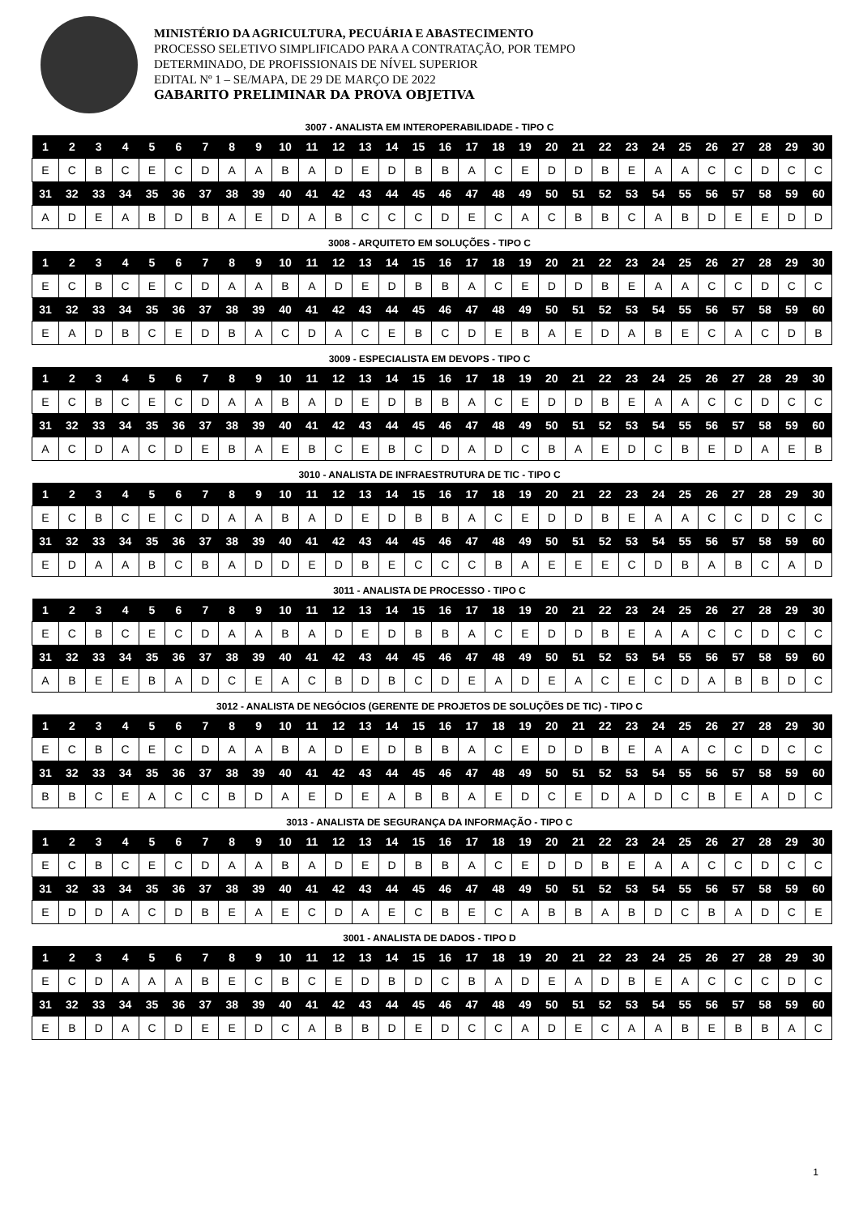MINISTÉRIO DA AGRICULTURA, PECUÁRIA E ABASTECIMENTO
PROCESSO SELETIVO SIMPLIFICADO PARA A CONTRATAÇÃO, POR TEMPO
DETERMINADO, DE PROFISSIONAIS DE NÍVEL SUPERIOR
EDITAL Nº 1 – SE/MAPA, DE 29 DE MARÇO DE 2022
GABARITO PRELIMINAR DA PROVA OBJETIVA
3007 - ANALISTA EM INTEROPERABILIDADE - TIPO C
| 1 | 2 | 3 | 4 | 5 | 6 | 7 | 8 | 9 | 10 | 11 | 12 | 13 | 14 | 15 | 16 | 17 | 18 | 19 | 20 | 21 | 22 | 23 | 24 | 25 | 26 | 27 | 28 | 29 | 30 |
| --- | --- | --- | --- | --- | --- | --- | --- | --- | --- | --- | --- | --- | --- | --- | --- | --- | --- | --- | --- | --- | --- | --- | --- | --- | --- | --- | --- | --- | --- |
| E | C | B | C | E | C | D | A | A | B | A | D | E | D | B | B | A | C | E | D | D | B | E | A | A | C | C | D | C | C |
| 31 | 32 | 33 | 34 | 35 | 36 | 37 | 38 | 39 | 40 | 41 | 42 | 43 | 44 | 45 | 46 | 47 | 48 | 49 | 50 | 51 | 52 | 53 | 54 | 55 | 56 | 57 | 58 | 59 | 60 |
| A | D | E | A | B | D | B | A | E | D | A | B | C | C | C | D | E | C | A | C | B | B | C | A | B | D | E | E | D | D |
3008 - ARQUITETO EM SOLUÇÕES - TIPO C
| 1 | 2 | 3 | 4 | 5 | 6 | 7 | 8 | 9 | 10 | 11 | 12 | 13 | 14 | 15 | 16 | 17 | 18 | 19 | 20 | 21 | 22 | 23 | 24 | 25 | 26 | 27 | 28 | 29 | 30 |
| --- | --- | --- | --- | --- | --- | --- | --- | --- | --- | --- | --- | --- | --- | --- | --- | --- | --- | --- | --- | --- | --- | --- | --- | --- | --- | --- | --- | --- | --- |
| E | C | B | C | E | C | D | A | A | B | A | D | E | D | B | B | A | C | E | D | D | B | E | A | A | C | C | D | C | C |
| 31 | 32 | 33 | 34 | 35 | 36 | 37 | 38 | 39 | 40 | 41 | 42 | 43 | 44 | 45 | 46 | 47 | 48 | 49 | 50 | 51 | 52 | 53 | 54 | 55 | 56 | 57 | 58 | 59 | 60 |
| E | A | D | B | C | E | D | B | A | C | D | A | C | E | B | C | D | E | B | A | E | D | A | B | E | C | A | C | D | B |
3009 - ESPECIALISTA EM DEVOPS - TIPO C
| 1 | 2 | 3 | 4 | 5 | 6 | 7 | 8 | 9 | 10 | 11 | 12 | 13 | 14 | 15 | 16 | 17 | 18 | 19 | 20 | 21 | 22 | 23 | 24 | 25 | 26 | 27 | 28 | 29 | 30 |
| --- | --- | --- | --- | --- | --- | --- | --- | --- | --- | --- | --- | --- | --- | --- | --- | --- | --- | --- | --- | --- | --- | --- | --- | --- | --- | --- | --- | --- | --- |
| E | C | B | C | E | C | D | A | A | B | A | D | E | D | B | B | A | C | E | D | D | B | E | A | A | C | C | D | C | C |
| 31 | 32 | 33 | 34 | 35 | 36 | 37 | 38 | 39 | 40 | 41 | 42 | 43 | 44 | 45 | 46 | 47 | 48 | 49 | 50 | 51 | 52 | 53 | 54 | 55 | 56 | 57 | 58 | 59 | 60 |
| A | C | D | A | C | D | E | B | A | E | B | C | E | B | C | D | A | D | C | B | A | E | D | C | B | E | D | A | E | B |
3010 - ANALISTA DE INFRAESTRUTURA DE TIC - TIPO C
| 1 | 2 | 3 | 4 | 5 | 6 | 7 | 8 | 9 | 10 | 11 | 12 | 13 | 14 | 15 | 16 | 17 | 18 | 19 | 20 | 21 | 22 | 23 | 24 | 25 | 26 | 27 | 28 | 29 | 30 |
| --- | --- | --- | --- | --- | --- | --- | --- | --- | --- | --- | --- | --- | --- | --- | --- | --- | --- | --- | --- | --- | --- | --- | --- | --- | --- | --- | --- | --- | --- |
| E | C | B | C | E | C | D | A | A | B | A | D | E | D | B | B | A | C | E | D | D | B | E | A | A | C | C | D | C | C |
| 31 | 32 | 33 | 34 | 35 | 36 | 37 | 38 | 39 | 40 | 41 | 42 | 43 | 44 | 45 | 46 | 47 | 48 | 49 | 50 | 51 | 52 | 53 | 54 | 55 | 56 | 57 | 58 | 59 | 60 |
| E | D | A | A | B | C | B | A | D | D | E | D | B | E | C | C | C | B | A | E | E | E | C | D | B | A | B | C | A | D |
3011 - ANALISTA DE PROCESSO - TIPO C
| 1 | 2 | 3 | 4 | 5 | 6 | 7 | 8 | 9 | 10 | 11 | 12 | 13 | 14 | 15 | 16 | 17 | 18 | 19 | 20 | 21 | 22 | 23 | 24 | 25 | 26 | 27 | 28 | 29 | 30 |
| --- | --- | --- | --- | --- | --- | --- | --- | --- | --- | --- | --- | --- | --- | --- | --- | --- | --- | --- | --- | --- | --- | --- | --- | --- | --- | --- | --- | --- | --- |
| E | C | B | C | E | C | D | A | A | B | A | D | E | D | B | B | A | C | E | D | D | B | E | A | A | C | C | D | C | C |
| 31 | 32 | 33 | 34 | 35 | 36 | 37 | 38 | 39 | 40 | 41 | 42 | 43 | 44 | 45 | 46 | 47 | 48 | 49 | 50 | 51 | 52 | 53 | 54 | 55 | 56 | 57 | 58 | 59 | 60 |
| A | B | E | E | B | A | D | C | E | A | C | B | D | B | C | D | E | A | D | E | A | C | E | C | D | A | B | B | D | C |
3012 - ANALISTA DE NEGÓCIOS (GERENTE DE PROJETOS DE SOLUÇÕES DE TIC) - TIPO C
| 1 | 2 | 3 | 4 | 5 | 6 | 7 | 8 | 9 | 10 | 11 | 12 | 13 | 14 | 15 | 16 | 17 | 18 | 19 | 20 | 21 | 22 | 23 | 24 | 25 | 26 | 27 | 28 | 29 | 30 |
| --- | --- | --- | --- | --- | --- | --- | --- | --- | --- | --- | --- | --- | --- | --- | --- | --- | --- | --- | --- | --- | --- | --- | --- | --- | --- | --- | --- | --- | --- |
| E | C | B | C | E | C | D | A | A | B | A | D | E | D | B | B | A | C | E | D | D | B | E | A | A | C | C | D | C | C |
| 31 | 32 | 33 | 34 | 35 | 36 | 37 | 38 | 39 | 40 | 41 | 42 | 43 | 44 | 45 | 46 | 47 | 48 | 49 | 50 | 51 | 52 | 53 | 54 | 55 | 56 | 57 | 58 | 59 | 60 |
| B | B | C | E | A | C | C | B | D | A | E | D | E | A | B | B | A | E | D | C | E | D | A | D | C | B | E | A | D | C |
3013 - ANALISTA DE SEGURANÇA DA INFORMAÇÃO - TIPO C
| 1 | 2 | 3 | 4 | 5 | 6 | 7 | 8 | 9 | 10 | 11 | 12 | 13 | 14 | 15 | 16 | 17 | 18 | 19 | 20 | 21 | 22 | 23 | 24 | 25 | 26 | 27 | 28 | 29 | 30 |
| --- | --- | --- | --- | --- | --- | --- | --- | --- | --- | --- | --- | --- | --- | --- | --- | --- | --- | --- | --- | --- | --- | --- | --- | --- | --- | --- | --- | --- | --- |
| E | C | B | C | E | C | D | A | A | B | A | D | E | D | B | B | A | C | E | D | D | B | E | A | A | C | C | D | C | C |
| 31 | 32 | 33 | 34 | 35 | 36 | 37 | 38 | 39 | 40 | 41 | 42 | 43 | 44 | 45 | 46 | 47 | 48 | 49 | 50 | 51 | 52 | 53 | 54 | 55 | 56 | 57 | 58 | 59 | 60 |
| E | D | D | A | C | D | B | E | A | E | C | D | A | E | C | B | E | C | A | B | B | A | B | D | C | B | A | D | C | E |
3001 - ANALISTA DE DADOS - TIPO D
| 1 | 2 | 3 | 4 | 5 | 6 | 7 | 8 | 9 | 10 | 11 | 12 | 13 | 14 | 15 | 16 | 17 | 18 | 19 | 20 | 21 | 22 | 23 | 24 | 25 | 26 | 27 | 28 | 29 | 30 |
| --- | --- | --- | --- | --- | --- | --- | --- | --- | --- | --- | --- | --- | --- | --- | --- | --- | --- | --- | --- | --- | --- | --- | --- | --- | --- | --- | --- | --- | --- |
| E | C | D | A | A | A | B | E | C | B | C | E | D | B | D | C | B | A | D | E | A | D | B | E | A | C | C | C | D | C |
| 31 | 32 | 33 | 34 | 35 | 36 | 37 | 38 | 39 | 40 | 41 | 42 | 43 | 44 | 45 | 46 | 47 | 48 | 49 | 50 | 51 | 52 | 53 | 54 | 55 | 56 | 57 | 58 | 59 | 60 |
| E | B | D | A | C | D | E | E | D | C | A | B | B | D | E | D | C | C | A | D | E | C | A | A | B | E | B | B | A | C |
1